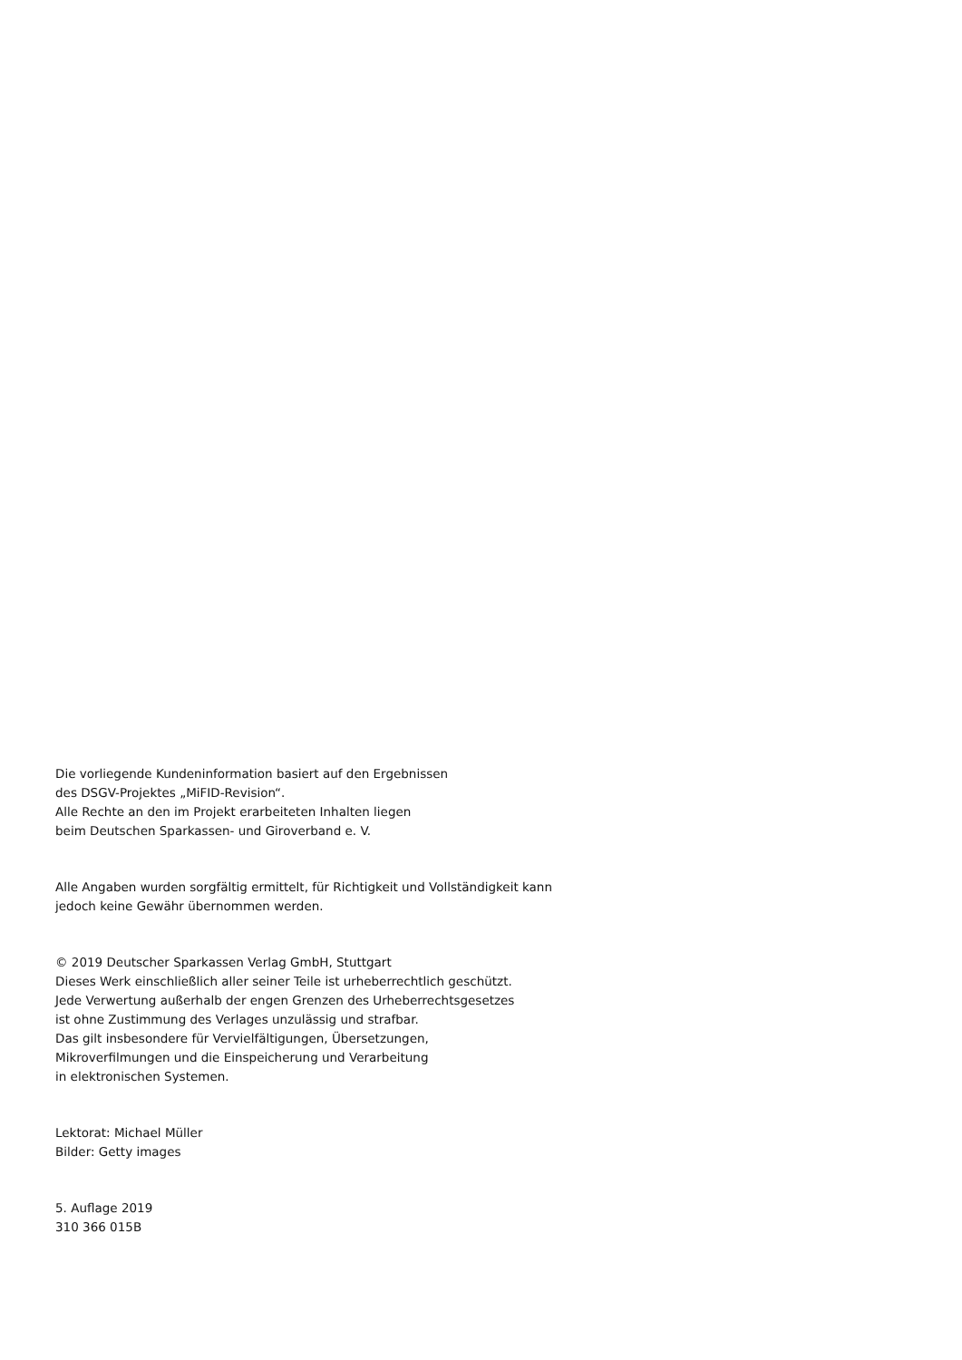Die vorliegende Kundeninformation basiert auf den Ergebnissen
des DSGV-Projektes „MiFID-Revision“.
Alle Rechte an den im Projekt erarbeiteten Inhalten liegen
beim Deutschen Sparkassen- und Giroverband e. V.
Alle Angaben wurden sorgfältig ermittelt, für Richtigkeit und Vollständigkeit kann
jedoch keine Gewähr übernommen werden.
© 2019 Deutscher Sparkassen Verlag GmbH, Stuttgart
Dieses Werk einschließlich aller seiner Teile ist urheberrechtlich geschützt.
Jede Verwertung außerhalb der engen Grenzen des Urheberrechtsgesetzes
ist ohne Zustimmung des Verlages unzulässig und strafbar.
Das gilt insbesondere für Vervielfältigungen, Übersetzungen,
Mikroverfilmungen und die Einspeicherung und Verarbeitung
in elektronischen Systemen.
Lektorat: Michael Müller
Bilder: Getty images
5. Auflage 2019
310 366 015B